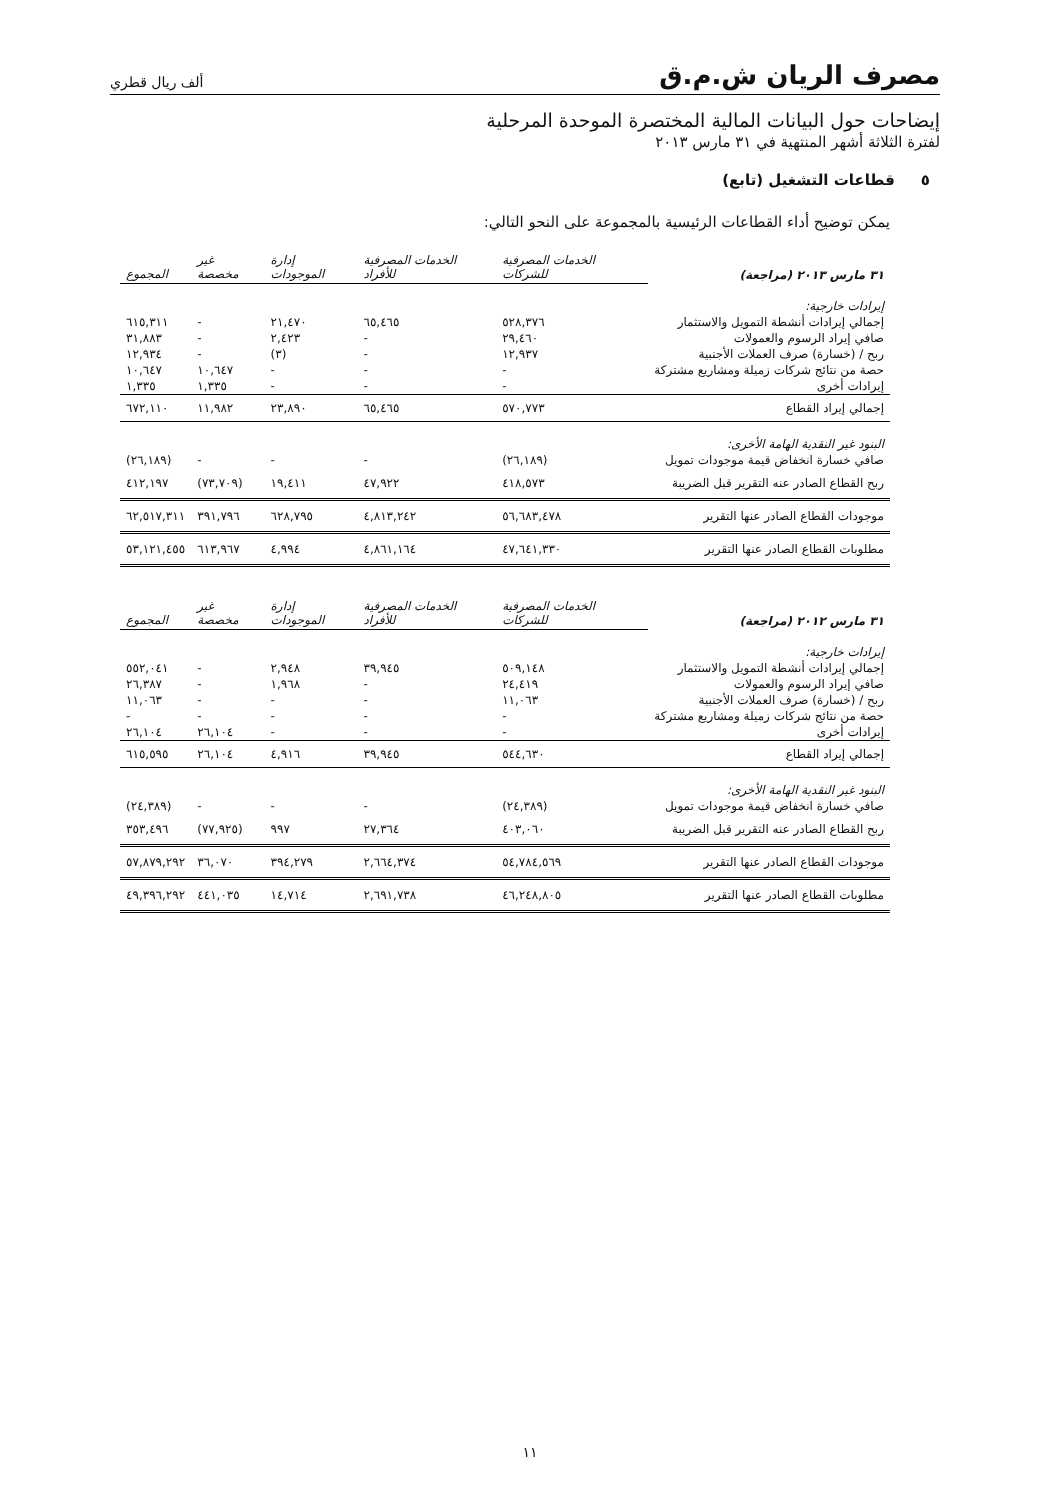مصرف الريان ش.م.ق
ألف ريال قطري
إيضاحات حول البيانات المالية المختصرة الموحدة المرحلية
لفترة الثلاثة أشهر المنتهية في ٣١ مارس ٢٠١٣
٥ قطاعات التشغيل (تابع)
يمكن توضيح أداء القطاعات الرئيسية بالمجموعة على النحو التالي:
| ٣١ مارس ٢٠١٣ (مراجعة) | الخدمات المصرفية للشركات | الخدمات المصرفية للأفراد | إدارة الموجودات | غير مخصصة | المجموع |
| --- | --- | --- | --- | --- | --- |
| إيرادات خارجية: | | | | | |
| إجمالي إيرادات أنشطة التمويل والاستثمار | ٥٢٨,٣٧٦ | ٦٥,٤٦٥ | ٢١,٤٧٠ | - | ٦١٥,٣١١ |
| صافي إيراد الرسوم والعمولات | ٢٩,٤٦٠ | - | ٢,٤٢٣ | - | ٣١,٨٨٣ |
| ربح / (خسارة) صرف العملات الأجنبية | ١٢,٩٣٧ | - | (٣) | - | ١٢,٩٣٤ |
| حصة من نتائج شركات زميلة ومشاريع مشتركة | - | - | - | ١٠,٦٤٧ | ١٠,٦٤٧ |
| إيرادات أخرى | - | - | - | ١,٣٣٥ | ١,٣٣٥ |
| إجمالي إيراد القطاع | ٥٧٠,٧٧٣ | ٦٥,٤٦٥ | ٢٣,٨٩٠ | ١١,٩٨٢ | ٦٧٢,١١٠ |
| البنود غير النقدية الهامة الأخرى: | | | | | |
| صافي خسارة انخفاض قيمة موجودات تمويل | (٢٦,١٨٩) | - | - | - | (٢٦,١٨٩) |
| ربح القطاع الصادر عنه التقرير قبل الضريبة | ٤١٨,٥٧٣ | ٤٧,٩٢٢ | ١٩,٤١١ | (٧٣,٧٠٩) | ٤١٢,١٩٧ |
| موجودات القطاع الصادر عنها التقرير | ٥٦,٦٨٣,٤٧٨ | ٤,٨١٣,٢٤٢ | ٦٢٨,٧٩٥ | ٣٩١,٧٩٦ | ٦٢,٥١٧,٣١١ |
| مطلوبات القطاع الصادر عنها التقرير | ٤٧,٦٤١,٣٣٠ | ٤,٨٦١,١٦٤ | ٤,٩٩٤ | ٦١٣,٩٦٧ | ٥٣,١٢١,٤٥٥ |
| ٣١ مارس ٢٠١٢ (مراجعة) | الخدمات المصرفية للشركات | الخدمات المصرفية للأفراد | إدارة الموجودات | غير مخصصة | المجموع |
| --- | --- | --- | --- | --- | --- |
| إيرادات خارجية: | | | | | |
| إجمالي إيرادات أنشطة التمويل والاستثمار | ٥٠٩,١٤٨ | ٣٩,٩٤٥ | ٢,٩٤٨ | - | ٥٥٢,٠٤١ |
| صافي إيراد الرسوم والعمولات | ٢٤,٤١٩ | - | ١,٩٦٨ | - | ٢٦,٣٨٧ |
| ربح / (خسارة) صرف العملات الأجنبية | ١١,٠٦٣ | - | - | - | ١١,٠٦٣ |
| حصة من نتائج شركات زميلة ومشاريع مشتركة | - | - | - | - | - |
| إيرادات أخرى | - | - | - | ٢٦,١٠٤ | ٢٦,١٠٤ |
| إجمالي إيراد القطاع | ٥٤٤,٦٣٠ | ٣٩,٩٤٥ | ٤,٩١٦ | ٢٦,١٠٤ | ٦١٥,٥٩٥ |
| البنود غير النقدية الهامة الأخرى: | | | | | |
| صافي خسارة انخفاض قيمة موجودات تمويل | (٢٤,٣٨٩) | - | - | - | (٢٤,٣٨٩) |
| ربح القطاع الصادر عنه التقرير قبل الضريبة | ٤٠٣,٠٦٠ | ٢٧,٣٦٤ | ٩٩٧ | (٧٧,٩٢٥) | ٣٥٣,٤٩٦ |
| موجودات القطاع الصادر عنها التقرير | ٥٤,٧٨٤,٥٦٩ | ٢,٦٦٤,٣٧٤ | ٣٩٤,٢٧٩ | ٣٦,٠٧٠ | ٥٧,٨٧٩,٢٩٢ |
| مطلوبات القطاع الصادر عنها التقرير | ٤٦,٢٤٨,٨٠٥ | ٢,٦٩١,٧٣٨ | ١٤,٧١٤ | ٤٤١,٠٣٥ | ٤٩,٣٩٦,٢٩٢ |
١١